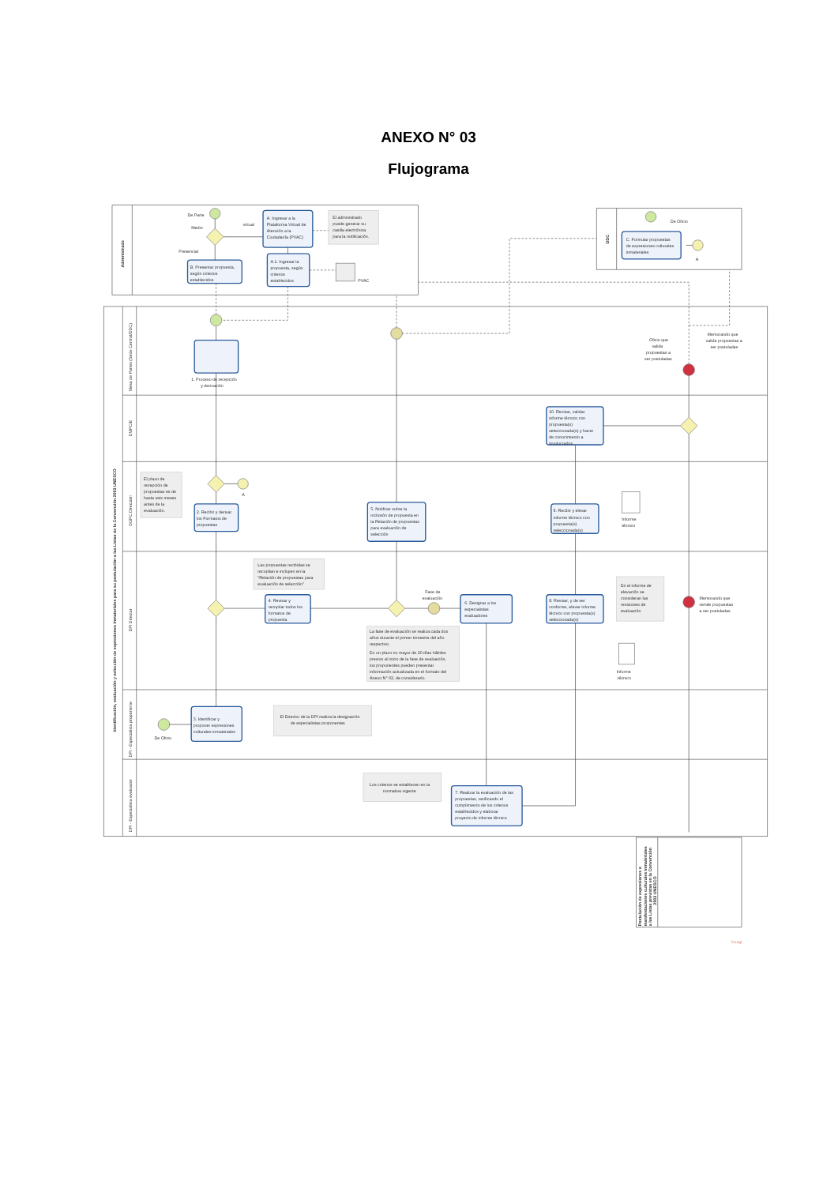ANEXO N° 03
Flujograma
Administrado
De Parte
Medio
virtual
Presencial
A. Ingresar a la
Plataforma Virtual de
Atención a la
Ciudadanía (PVAC)
El administrado
puede generar su
casilla electrónica
para la notificación.
A.1. Ingresar la
propuesta, según
criterios
establecidos
PVAC
B. Presentar propuesta,
según criterios
establecidos
DDC
De Oficio
C. Formular propuestas
de expresiones culturales
inmateriales
A
Identificación, evaluación y selección de expresiones inmateriales para su postulación a las Listas de la Convención 2003 UNESCO
Mesa de Partes (Sede Central/DDC)
DMPCIE
DGPC Dirección
DPI Director
DPI - Especialista proponente
DPI - Especialista evaluador
1. Proceso de recepción
y derivación
Oficio que
valida
propuestas a
ser postuladas
Memorando que
valida propuestas a
ser postuladas
10. Revisar, validar
informe técnico con
propuesta(s)
seleccionada(s) y hacer
de conocimiento a
involucrados
El plazo de
recepción de
propuestas es de
hasta seis meses
antes de la
evaluación.
A
2. Recibir y derivar
los Formatos de
propuestas
5. Notificar sobre la
inclusión de propuesta en
la Relación de propuestas
para evaluación de
selección
9. Recibir y elevar
informe técnico con
propuesta(s)
seleccionada(s)
Informe
técnico
Las propuestas recibidas se
recopilan e incluyen en la
"Relación de propuestas para
evaluación de selección"
4. Revisar y
recopilar todos los
formatos de
propuesta
Fase de
evaluación
6. Designar a los
especialistas
evaluadores
8. Revisar, y de ser
conforme, elevar informe
técnico con propuesta(s)
seleccionada(s)
En el informe de
elevación se
consideran las
revisiones de
evaluación
Memorando que
remite propuestas
a ser postuladas
La fase de evaluación se realiza cada dos
años durante el primer trimestre del año
respectivo.
En un plazo no mayor de 20 días hábiles
previos al inicio de la fase de evaluación,
los proponentes pueden presentar
información actualizada en el formato del
Anexo N° 02, de considerarlo.
Informe
técnico
De Oficio
3. Identificar y
proponer expresiones
culturales inmateriales
El Director de la DPI realiza la designación
de especialistas proponentes
Los criterios se establecen en la
normativa vigente
7. Realizar la evaluación de las
propuestas, verificando el
cumplimiento de los criterios
establecidos y elaborar
proyecto de informe técnico
Postulación de expresiones o
manifestaciones culturales inmateriales
a las Listas previstas en la Convención
2003 UNESCO
bizagi